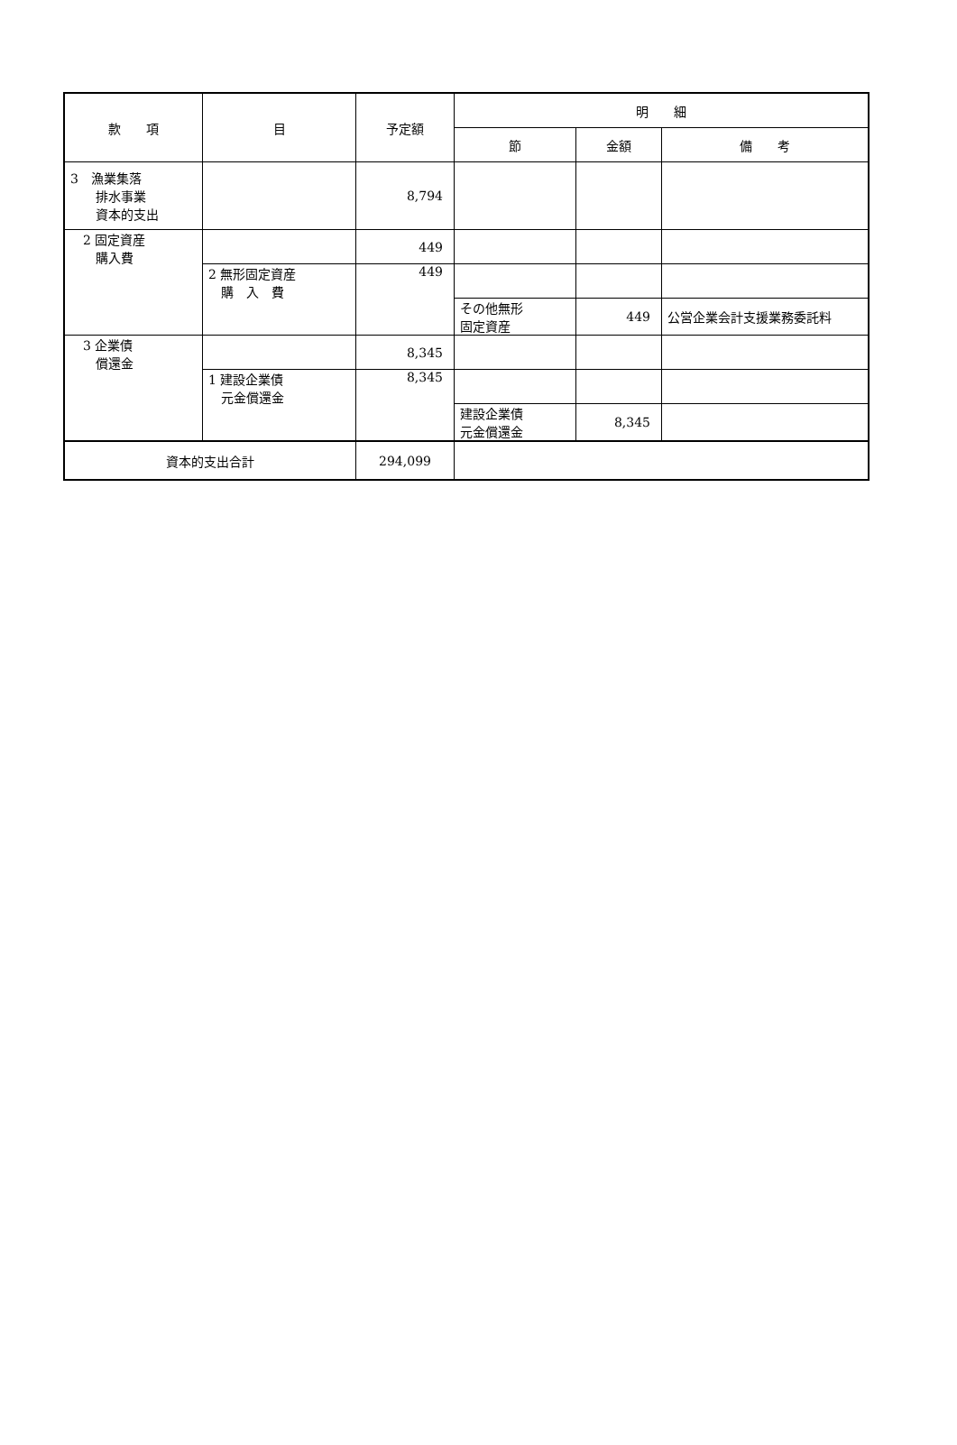| 款 項 | 目 | 予定額 | 明 細 | | |
| --- | --- | --- | --- | --- | --- |
| | | | 節 | 金額 | 備 考 |
| 3 漁業集落 排水事業 資本的支出 | | 8,794 | | | |
| 2 固定資産 購入費 | | 449 | | | |
| | 2 無形固定資産 購 入 費 | 449 | | | |
| | | | その他無形 固定資産 | 449 | 公営企業会計支援業務委託料 |
| 3 企業債 償還金 | | 8,345 | | | |
| | 1 建設企業債 元金償還金 | 8,345 | | | |
| | | | 建設企業債 元金償還金 | 8,345 | |
| 資本的支出合計 | | 294,099 | | | |